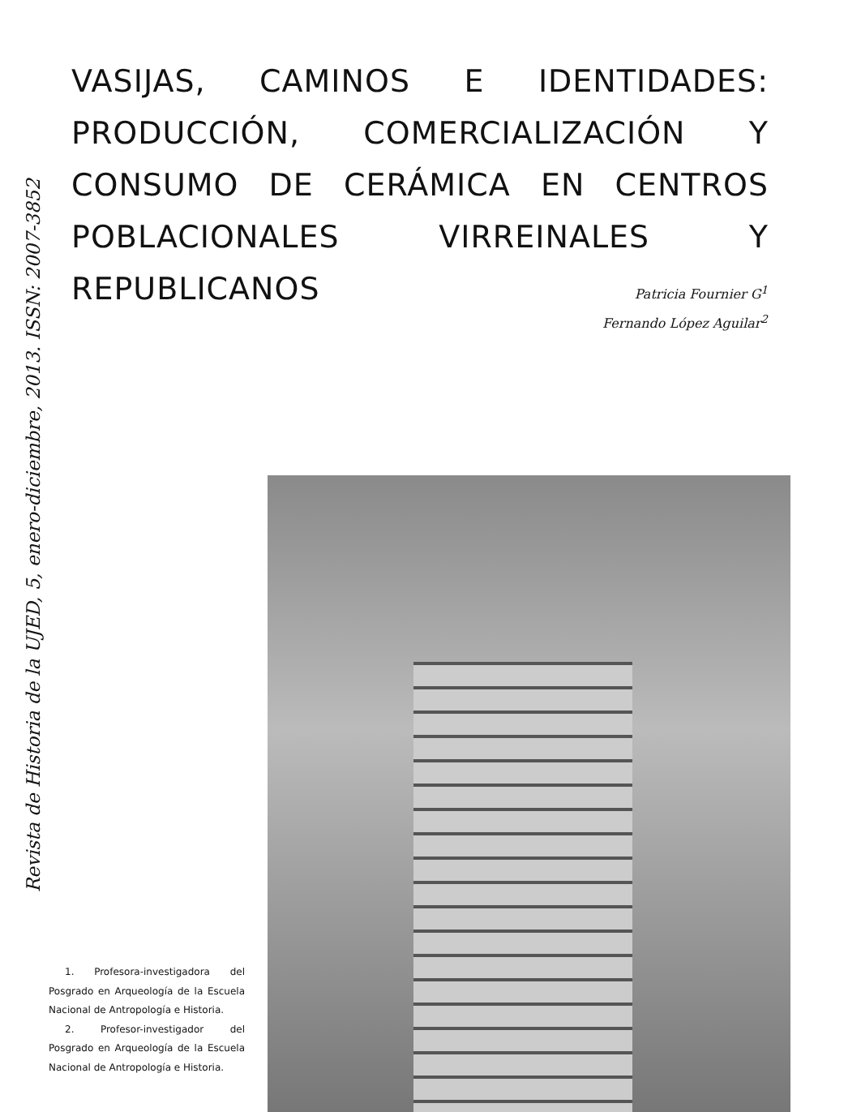VASIJAS, CAMINOS E IDENTIDADES: PRODUCCIÓN, COMERCIALIZACIÓN Y CONSUMO DE CERÁMICA EN CENTROS POBLACIONALES VIRREINALES Y REPUBLICANOS
Revista de Historia de la UJED, 5, enero-diciembre, 2013. ISSN: 2007-3852
Patricia Fournier G<sup>1</sup>
Fernando López Aguilar<sup>2</sup>
1. Profesora-investigadora del Posgrado en Arqueología de la Escuela Nacional de Antropología e Historia.
2. Profesor-investigador del Posgrado en Arqueología de la Escuela Nacional de Antropología e Historia.